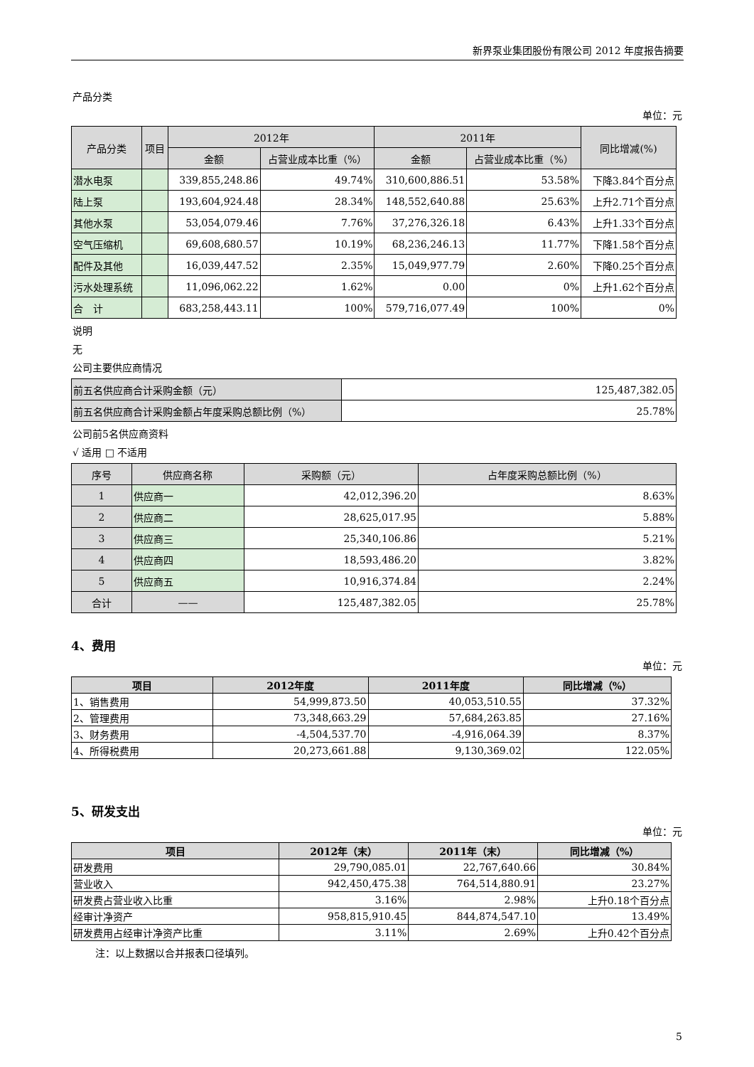新界泵业集团股份有限公司 2012 年度报告摘要
产品分类
单位：元
| 产品分类 | 项目 | 2012年 | | 2011年 | | 同比增减(%) |
| --- | --- | --- | --- | --- | --- | --- |
| | | 金额 | 占营业成本比重（%） | 金额 | 占营业成本比重（%） | |
| 潜水电泵 | | 339,855,248.86 | 49.74% | 310,600,886.51 | 53.58% | 下降3.84个百分点 |
| 陆上泵 | | 193,604,924.48 | 28.34% | 148,552,640.88 | 25.63% | 上升2.71个百分点 |
| 其他水泵 | | 53,054,079.46 | 7.76% | 37,276,326.18 | 6.43% | 上升1.33个百分点 |
| 空气压缩机 | | 69,608,680.57 | 10.19% | 68,236,246.13 | 11.77% | 下降1.58个百分点 |
| 配件及其他 | | 16,039,447.52 | 2.35% | 15,049,977.79 | 2.60% | 下降0.25个百分点 |
| 污水处理系统 | | 11,096,062.22 | 1.62% | 0.00 | 0% | 上升1.62个百分点 |
| 合 计 | | 683,258,443.11 | 100% | 579,716,077.49 | 100% | 0% |
说明
无
公司主要供应商情况
| 前五名供应商合计采购金额（元） | 125,487,382.05 |
| 前五名供应商合计采购金额占年度采购总额比例（%） | 25.78% |
公司前5名供应商资料
√ 适用 □ 不适用
| 序号 | 供应商名称 | 采购额（元） | 占年度采购总额比例（%） |
| --- | --- | --- | --- |
| 1 | 供应商一 | 42,012,396.20 | 8.63% |
| 2 | 供应商二 | 28,625,017.95 | 5.88% |
| 3 | 供应商三 | 25,340,106.86 | 5.21% |
| 4 | 供应商四 | 18,593,486.20 | 3.82% |
| 5 | 供应商五 | 10,916,374.84 | 2.24% |
| 合计 | —— | 125,487,382.05 | 25.78% |
4、费用
单位：元
| 项目 | 2012年度 | 2011年度 | 同比增减（%） |
| --- | --- | --- | --- |
| 1、销售费用 | 54,999,873.50 | 40,053,510.55 | 37.32% |
| 2、管理费用 | 73,348,663.29 | 57,684,263.85 | 27.16% |
| 3、财务费用 | -4,504,537.70 | -4,916,064.39 | 8.37% |
| 4、所得税费用 | 20,273,661.88 | 9,130,369.02 | 122.05% |
5、研发支出
单位：元
| 项目 | 2012年（末） | 2011年（末） | 同比增减（%） |
| --- | --- | --- | --- |
| 研发费用 | 29,790,085.01 | 22,767,640.66 | 30.84% |
| 营业收入 | 942,450,475.38 | 764,514,880.91 | 23.27% |
| 研发费占营业收入比重 | 3.16% | 2.98% | 上升0.18个百分点 |
| 经审计净资产 | 958,815,910.45 | 844,874,547.10 | 13.49% |
| 研发费用占经审计净资产比重 | 3.11% | 2.69% | 上升0.42个百分点 |
注：以上数据以合并报表口径填列。
5